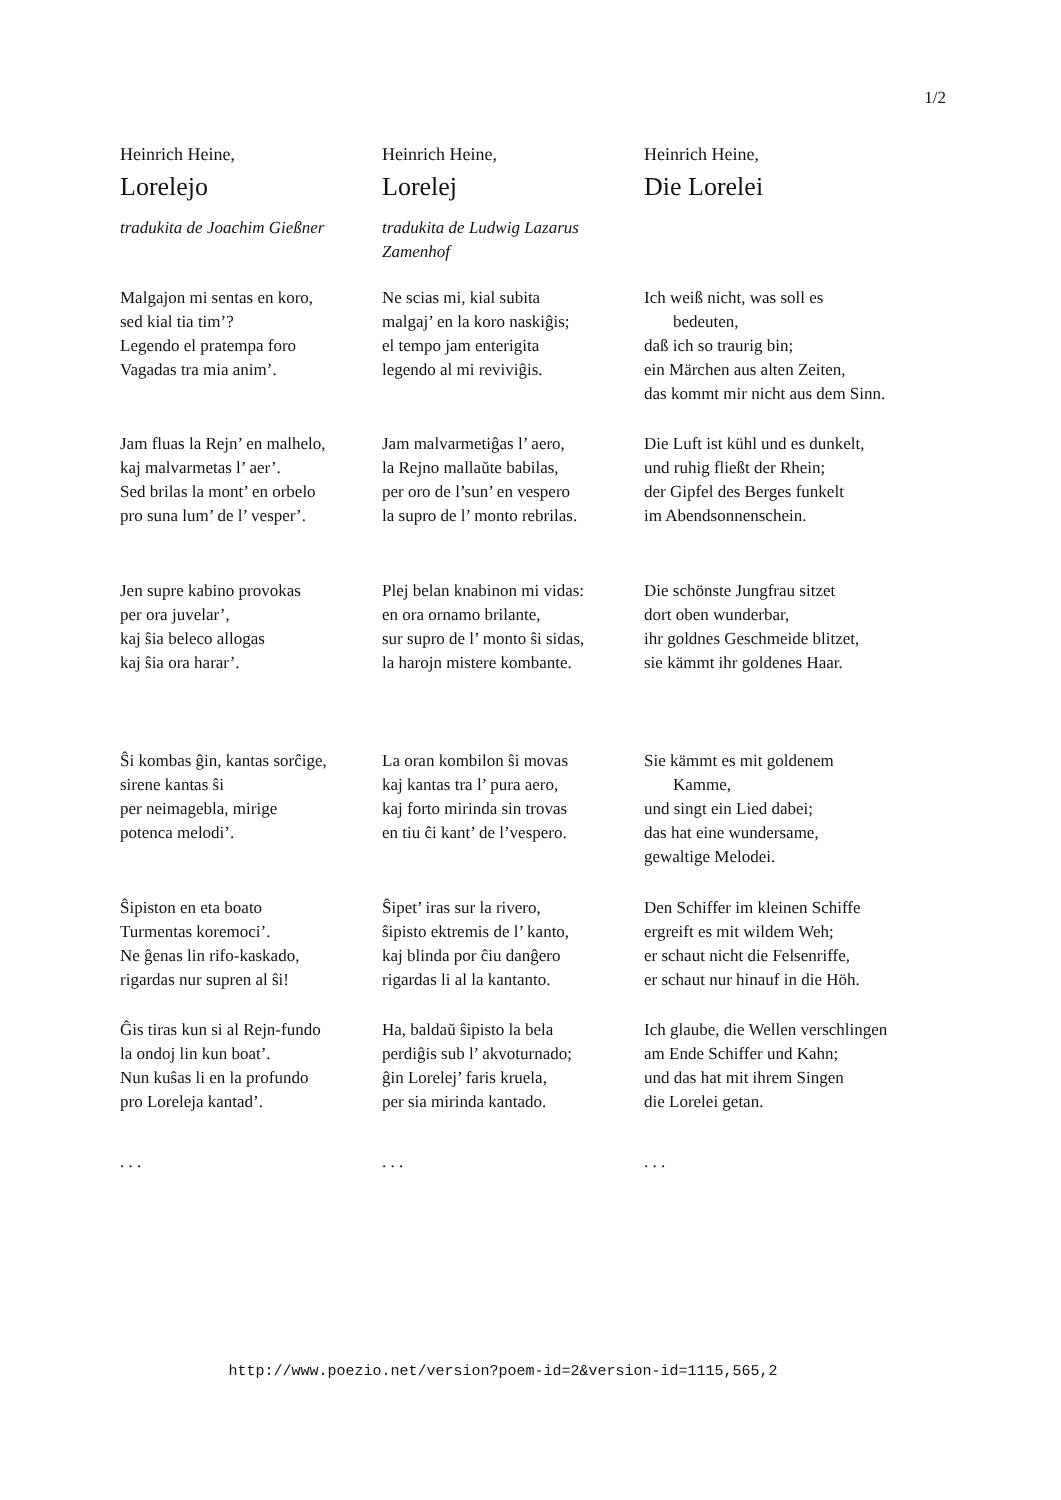1/2
Heinrich Heine,
Lorelejo
tradukita de Joachim Gießner
Heinrich Heine,
Lorelej
tradukita de Ludwig Lazarus Zamenhof
Heinrich Heine,
Die Lorelei
Malgajon mi sentas en koro,
sed kial tia tim’?
Legendo el pratempa foro
Vagadas tra mia anim’.
Ne scias mi, kial subita
malgaj’ en la koro naskiĝis;
el tempo jam enterigita
legendo al mi reviviĝis.
Ich weiß nicht, was soll es bedeuten,
daß ich so traurig bin;
ein Märchen aus alten Zeiten,
das kommt mir nicht aus dem Sinn.
Jam fluas la Rejn’ en malhelo,
kaj malvarmetas l’ aer’.
Sed brilas la mont’ en orbelo
pro suna lum’ de l’ vesper’.
Jam malvarmetiĝas l’ aero,
la Rejno mallaŭte babilas,
per oro de l’sun’ en vespero
la supro de l’ monto rebrilas.
Die Luft ist kühl und es dunkelt,
und ruhig fließt der Rhein;
der Gipfel des Berges funkelt
im Abendsonnenschein.
Jen supre kabino provokas
per ora juvelar’,
kaj ŝia beleco allogas
kaj ŝia ora harar’.
Plej belan knabinon mi vidas:
en ora ornamo brilante,
sur supro de l’ monto ŝi sidas,
la harojn mistere kombante.
Die schönste Jungfrau sitzet
dort oben wunderbar,
ihr goldnes Geschmeide blitzet,
sie kämmt ihr goldenes Haar.
Ŝi kombas ĝin, kantas sorĉige,
sirene kantas ŝi
per neimagebla, mirige
potenca melodi’.
La oran kombilon ŝi movas
kaj kantas tra l’ pura aero,
kaj forto mirinda sin trovas
en tiu ĉi kant’ de l’vespero.
Sie kämmt es mit goldenem Kamme,
und singt ein Lied dabei;
das hat eine wundersame,
gewaltige Melodei.
Ŝipiston en eta boato
Turmentas koremoci’.
Ne ĝenas lin rifo-kaskado,
rigardas nur supren al ŝi!
Ŝipet’ iras sur la rivero,
ŝipisto ektremis de l’ kanto,
kaj blinda por ĉiu danĝero
rigardas li al la kantanto.
Den Schiffer im kleinen Schiffe
ergreift es mit wildem Weh;
er schaut nicht die Felsenriffe,
er schaut nur hinauf in die Höh.
Ĝis tiras kun si al Rejn-fundo
la ondoj lin kun boat’.
Nun kuŝas li en la profundo
pro Loreleja kantad’.
Ha, baldaŭ ŝipisto la bela
perdiĝis sub l’ akvoturnado;
ĝin Lorelej’ faris kruela,
per sia mirinda kantado.
Ich glaube, die Wellen verschlingen
am Ende Schiffer und Kahn;
und das hat mit ihrem Singen
die Lorelei getan.
. . .
. . .
. . .
http://www.poezio.net/version?poem-id=2&version-id=1115,565,2